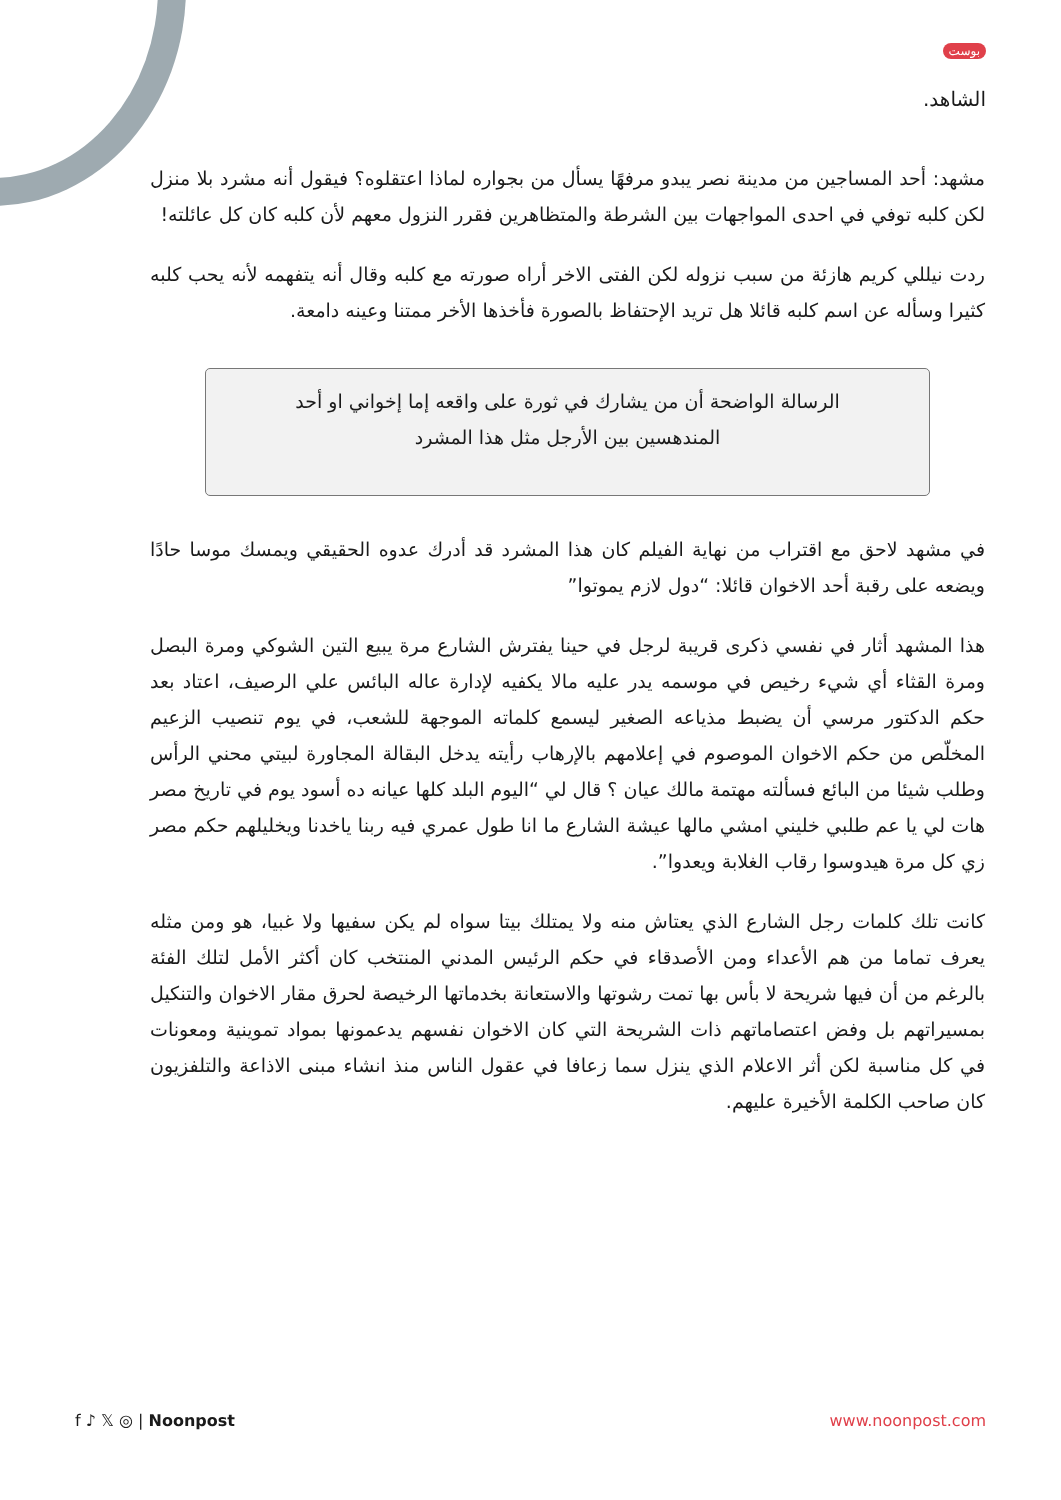بوست
الشاهد.
مشهد: أحد المساجين من مدينة نصر يبدو مرفهًا يسأل من بجواره لماذا اعتقلوه؟ فيقول أنه مشرد بلا منزل لكن كلبه توفي في احدى المواجهات بين الشرطة والمتظاهرين فقرر النزول معهم لأن كلبه كان كل عائلته!
ردت نيللي كريم هازئة من سبب نزوله لكن الفتى الاخر أراه صورته مع كلبه وقال أنه يتفهمه لأنه يحب كلبه كثيرا وسأله عن اسم كلبه قائلا هل تريد الإحتفاظ بالصورة فأخذها الأخر ممتنا وعينه دامعة.
الرسالة الواضحة أن من يشارك في ثورة على واقعه إما إخواني او أحد المندهسين بين الأرجل مثل هذا المشرد
في مشهد لاحق مع اقتراب من نهاية الفيلم كان هذا المشرد قد أدرك عدوه الحقيقي ويمسك موسا حادًا ويضعه على رقبة أحد الاخوان قائلا: “دول لازم يموتوا”
هذا المشهد أثار في نفسي ذكرى قريبة لرجل في حينا يفترش الشارع مرة يبيع التين الشوكي ومرة البصل ومرة القثاء أي شيء رخيص في موسمه يدر عليه مالا يكفيه لإدارة عاله البائس علي الرصيف، اعتاد بعد حكم الدكتور مرسي أن يضبط مذياعه الصغير ليسمع كلماته الموجهة للشعب، في يوم تنصيب الزعيم المخلّص من حكم الاخوان الموصوم في إعلامهم بالإرهاب رأيته يدخل البقالة المجاورة لبيتي محني الرأس وطلب شيئا من البائع فسألته مهتمة مالك عيان ؟ قال لي “اليوم البلد كلها عيانه ده أسود يوم في تاريخ مصر هات لي يا عم طلبي خليني امشي مالها عيشة الشارع ما انا طول عمري فيه ربنا ياخدنا ويخليلهم حكم مصر زي كل مرة هيدوسوا رقاب الغلابة ويعدوا”.
كانت تلك كلمات رجل الشارع الذي يعتاش منه ولا يمتلك بيتا سواه لم يكن سفيها ولا غبيا، هو ومن مثله يعرف تماما من هم الأعداء ومن الأصدقاء في حكم الرئيس المدني المنتخب كان أكثر الأمل لتلك الفئة بالرغم من أن فيها شريحة لا بأس بها تمت رشوتها والاستعانة بخدماتها الرخيصة لحرق مقار الاخوان والتنكيل بمسيراتهم بل وفض اعتصاماتهم ذات الشريحة التي كان الاخوان نفسهم يدعمونها بمواد تموينية ومعونات في كل مناسبة لكن أثر الاعلام الذي ينزل سما زعافا في عقول الناس منذ انشاء مبنى الاذاعة والتلفزيون كان صاحب الكلمة الأخيرة عليهم.
f ♪ 𝕏 ◎ | Noonpost www.noonpost.com